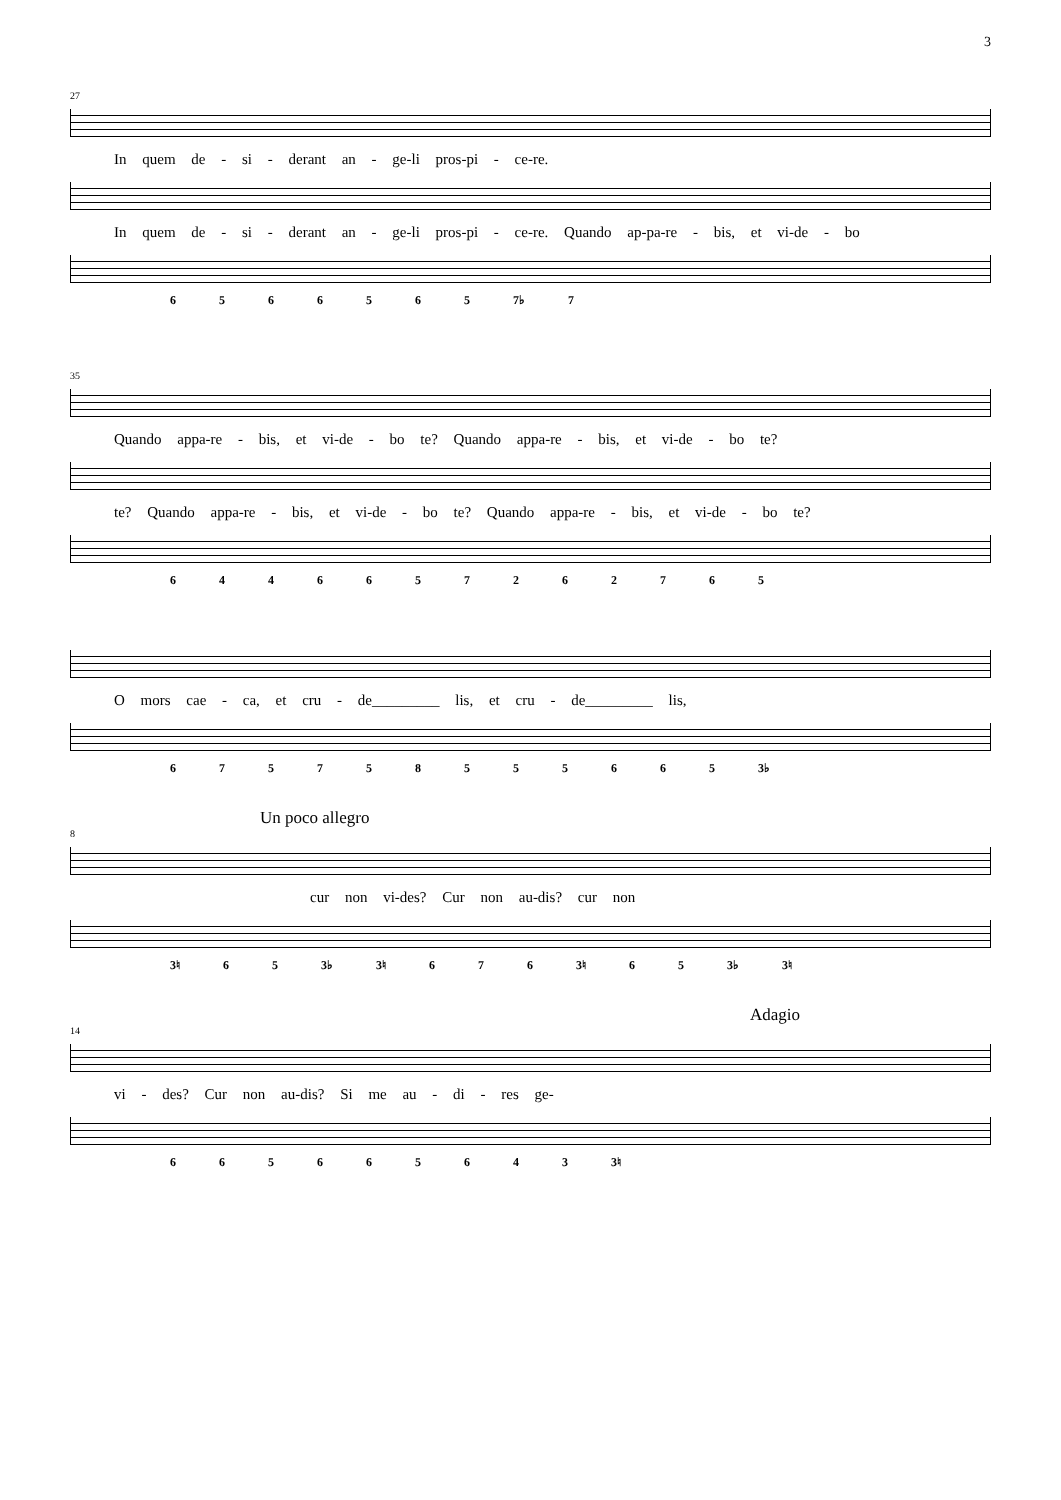3
27
In quem de - si - derant an - ge-li pros-pi - ce-re.
In quem de - si - derant an - ge-li pros-pi - ce-re. Quando ap-pa-re - bis, et vi-de - bo
6 5 6 6 5 6 5 7♭ 7
35
Quando appa-re - bis, et vi-de - bo te? Quando appa-re - bis, et vi-de - bo te?
te? Quando appa-re - bis, et vi-de - bo te? Quando appa-re - bis, et vi-de - bo te?
6 4 4 6 6 5 7 2 6 2 7 6 5
O mors cae - ca, et cru - de_________ lis, et cru - de_________ lis,
6 7 5 7 5 8 5 5 5 6 6 5 3♭
Un poco allegro
8
cur non vi-des? Cur non au-dis? cur non
3♮ 6 5 3♭ 3♮ 6 7 6 3♮ 6 5 3♭ 3♮
Adagio
14
vi - des? Cur non au-dis? Si me au - di - res ge-
6 6 5 6 6 5 6 4 3 3♮